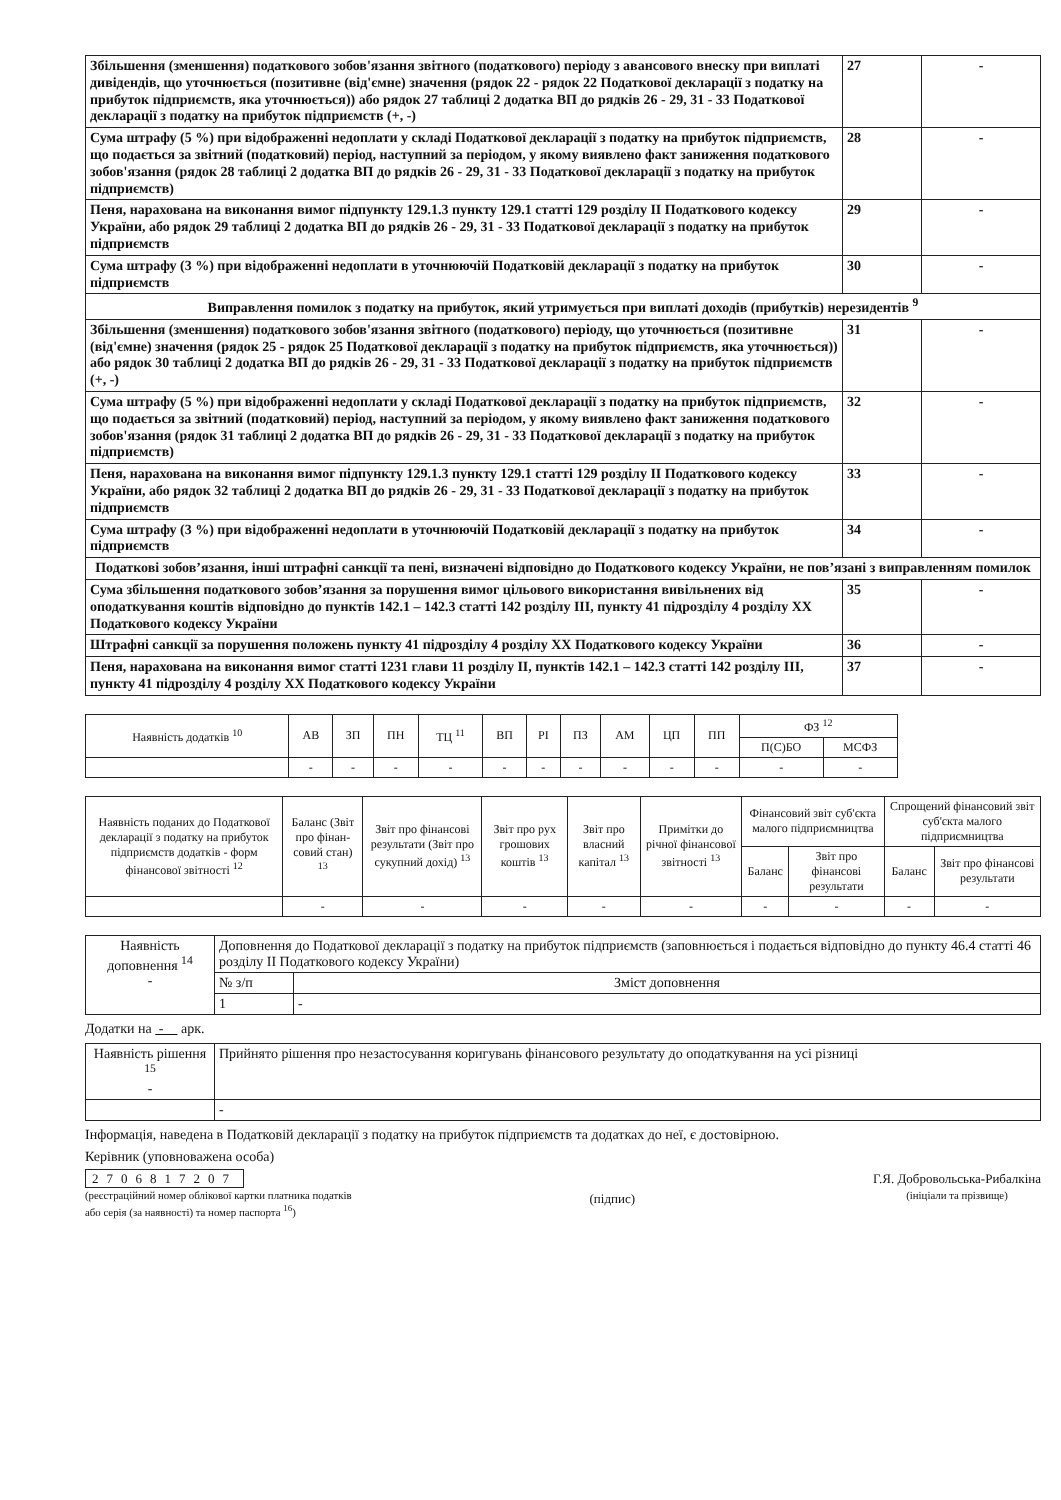| Збільшення (зменшення) податкового зобов'язання звітного (податкового) періоду з авансового внеску при виплаті дивідендів, що уточнюється (позитивне (від'ємне) значення (рядок 22 - рядок 22 Податкової декларації з податку на прибуток підприємств, яка уточнюється)) або рядок 27 таблиці 2 додатка ВП до рядків 26 - 29, 31 - 33 Податкової декларації з податку на прибуток підприємств (+, -) | 27 | - |
| Сума штрафу (5 %) при відображенні недоплати у складі Податкової декларації з податку на прибуток підприємств, що подається за звітний (податковий) період, наступний за періодом, у якому виявлено факт заниження податкового зобов'язання (рядок 28 таблиці 2 додатка ВП до рядків 26 - 29, 31 - 33 Податкової декларації з податку на прибуток підприємств) | 28 | - |
| Пеня, нарахована на виконання вимог підпункту 129.1.3 пункту 129.1 статті 129 розділу II Податкового кодексу України, або рядок 29 таблиці 2 додатка ВП до рядків 26 - 29, 31 - 33 Податкової декларації з податку на прибуток підприємств | 29 | - |
| Сума штрафу (3 %) при відображенні недоплати в уточнюючій Податковій декларації з податку на прибуток підприємств | 30 | - |
| Виправлення помилок з податку на прибуток, який утримується при виплаті доходів (прибутків) нерезидентів <sup>9</sup> | | |
| Збільшення (зменшення) податкового зобов'язання звітного (податкового) періоду, що уточнюється (позитивне (від'ємне) значення (рядок 25 - рядок 25 Податкової декларації з податку на прибуток підприємств, яка уточнюється)) або рядок 30 таблиці 2 додатка ВП до рядків 26 - 29, 31 - 33 Податкової декларації з податку на прибуток підприємств (+, -) | 31 | - |
| Сума штрафу (5 %) при відображенні недоплати у складі Податкової декларації з податку на прибуток підприємств, що подається за звітний (податковий) період, наступний за періодом, у якому виявлено факт заниження податкового зобов'язання (рядок 31 таблиці 2 додатка ВП до рядків 26 - 29, 31 - 33 Податкової декларації з податку на прибуток підприємств) | 32 | - |
| Пеня, нарахована на виконання вимог підпункту 129.1.3 пункту 129.1 статті 129 розділу II Податкового кодексу України, або рядок 32 таблиці 2 додатка ВП до рядків 26 - 29, 31 - 33 Податкової декларації з податку на прибуток підприємств | 33 | - |
| Сума штрафу (3 %) при відображенні недоплати в уточнюючій Податковій декларації з податку на прибуток підприємств | 34 | - |
| Податкові зобов’язання, інші штрафні санкції та пені, визначені відповідно до Податкового кодексу України, не пов’язані з виправленням помилок | | |
| Сума збільшення податкового зобов’язання за порушення вимог цільового використання вивільнених від оподаткування коштів відповідно до пунктів 142.1 – 142.3 статті 142 розділу III, пункту 41 підрозділу 4 розділу XX Податкового кодексу України | 35 | - |
| Штрафні санкції за порушення положень пункту 41 підрозділу 4 розділу XX Податкового кодексу України | 36 | - |
| Пеня, нарахована на виконання вимог статті 1231 глави 11 розділу II, пунктів 142.1 – 142.3 статті 142 розділу III, пункту 41 підрозділу 4 розділу XX Податкового кодексу України | 37 | - |
| Наявність додатків <sup>10</sup> | АВ | ЗП | ПН | ТЦ <sup>11</sup> | ВП | РІ | ПЗ | АМ | ЦП | ПП | ФЗ <sup>12</sup> | |
| | | | | | | | | | | | П(С)БО | МСФЗ |
| | - | - | - | - | - | - | - | - | - | - | - | - |
| Наявність поданих до Податкової декларації з податку на прибуток підприємств додатків - форм фінансової звітності <sup>12</sup> | Баланс (Звіт про фінан-совий стан) <sup>13</sup> | Звіт про фінансові результати (Звіт про сукупний дохід) <sup>13</sup> | Звіт про рух грошових коштів <sup>13</sup> | Звіт про власний капітал <sup>13</sup> | Примітки до річної фінансової звітності <sup>13</sup> | Фінансовий звіт суб'єкта малого підприємництва | | Спрощений фінансовий звіт суб'єкта малого підприємництва | |
| | | | | | | Баланс | Звіт про фінансові результати | Баланс | Звіт про фінансові результати |
| | - | - | - | - | - | - | - | - | - |
| Наявність доповнення <sup>14</sup> - | Доповнення до Податкової декларації з податку на прибуток підприємств (заповнюється і подається відповідно до пункту 46.4 статті 46 розділу II Податкового кодексу України) | |
| | № з/п | Зміст доповнення |
| | 1 | - |
Додатки на - арк.
| Наявність рішення <sup>15</sup> - | Прийнято рішення про незастосування коригувань фінансового результату до оподаткування на усі різниці |
| | - |
Інформація, наведена в Податковій декларації з податку на прибуток підприємств та додатках до неї, є достовірною.
Керівник (уповноважена особа)
2706817207
(реєстраційний номер облікової картки платника податків
або серія (за наявності) та номер паспорта <sup>16</sup>)
(підпис)
Г.Я. Добровольська-Рибалкіна
(ініціали та прізвище)